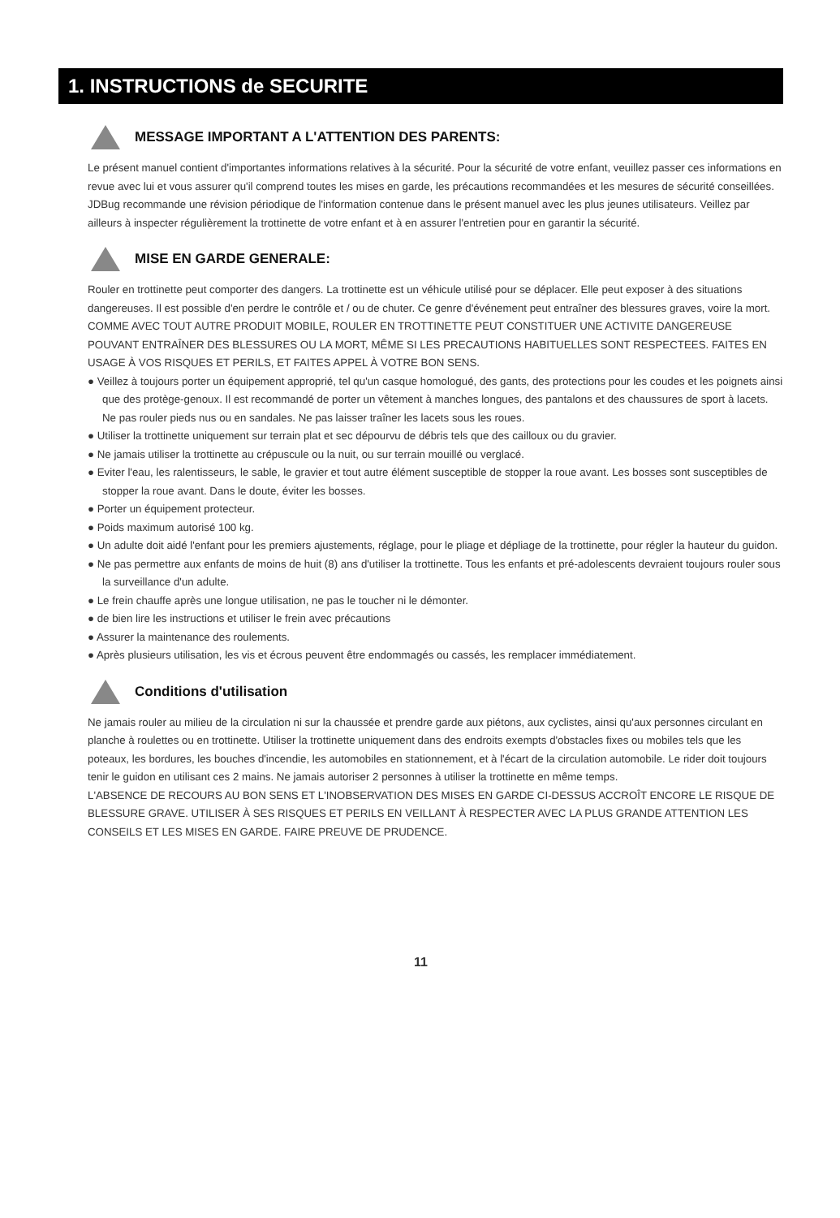1. INSTRUCTIONS de SECURITE
MESSAGE IMPORTANT A L'ATTENTION DES PARENTS:
Le présent manuel contient d'importantes informations relatives à la sécurité. Pour la sécurité de votre enfant, veuillez passer ces informations en revue avec lui et vous assurer qu'il comprend toutes les mises en garde, les précautions recommandées et les mesures de sécurité conseillées. JDBug recommande une révision périodique de l'information contenue dans le présent manuel avec les plus jeunes utilisateurs. Veillez par ailleurs à inspecter régulièrement la trottinette de votre enfant et à en assurer l'entretien pour en garantir la sécurité.
MISE EN GARDE GENERALE:
Rouler en trottinette peut comporter des dangers. La trottinette est un véhicule utilisé pour se déplacer. Elle peut exposer à des situations dangereuses. Il est possible d'en perdre le contrôle et / ou de chuter. Ce genre d'événement peut entraîner des blessures graves, voire la mort.
COMME AVEC TOUT AUTRE PRODUIT MOBILE, ROULER EN TROTTINETTE PEUT CONSTITUER UNE ACTIVITE DANGEREUSE POUVANT ENTRAÎNER DES BLESSURES OU LA MORT, MÊME SI LES PRECAUTIONS HABITUELLES SONT RESPECTEES. FAITES EN USAGE À VOS RISQUES ET PERILS, ET FAITES APPEL À VOTRE BON SENS.
● Veillez à toujours porter un équipement approprié, tel qu'un casque homologué, des gants, des protections pour les coudes et les poignets ainsi que des protège-genoux. Il est recommandé de porter un vêtement à manches longues, des pantalons et des chaussures de sport à lacets. Ne pas rouler pieds nus ou en sandales. Ne pas laisser traîner les lacets sous les roues.
● Utiliser la trottinette uniquement sur terrain plat et sec dépourvu de débris tels que des cailloux ou du gravier.
● Ne jamais utiliser la trottinette au crépuscule ou la nuit, ou sur terrain mouillé ou verglacé.
● Eviter l'eau, les ralentisseurs, le sable, le gravier et tout autre élément susceptible de stopper la roue avant. Les bosses sont susceptibles de stopper la roue avant. Dans le doute, éviter les bosses.
● Porter un équipement protecteur.
● Poids maximum autorisé 100 kg.
● Un adulte doit aidé l'enfant pour les premiers ajustements, réglage, pour le pliage et dépliage de la trottinette, pour régler la hauteur du guidon.
● Ne pas permettre aux enfants de moins de huit (8) ans d'utiliser la trottinette. Tous les enfants et pré-adolescents devraient toujours rouler sous la surveillance d'un adulte.
● Le frein chauffe après une longue utilisation, ne pas le toucher ni le démonter.
● de bien lire les instructions et utiliser le frein avec précautions
● Assurer la maintenance des roulements.
● Après plusieurs utilisation, les vis et écrous peuvent être endommagés ou cassés, les remplacer immédiatement.
Conditions d'utilisation
Ne jamais rouler au milieu de la circulation ni sur la chaussée et prendre garde aux piétons, aux cyclistes, ainsi qu'aux personnes circulant en planche à roulettes ou en trottinette. Utiliser la trottinette uniquement dans des endroits exempts d'obstacles fixes ou mobiles tels que les poteaux, les bordures, les bouches d'incendie, les automobiles en stationnement, et à l'écart de la circulation automobile. Le rider doit toujours tenir le guidon en utilisant ces 2 mains. Ne jamais autoriser 2 personnes à utiliser la trottinette en même temps.
L'ABSENCE DE RECOURS AU BON SENS ET L'INOBSERVATION DES MISES EN GARDE CI-DESSUS ACCROÎT ENCORE LE RISQUE DE BLESSURE GRAVE. UTILISER À SES RISQUES ET PERILS EN VEILLANT À RESPECTER AVEC LA PLUS GRANDE ATTENTION LES CONSEILS ET LES MISES EN GARDE. FAIRE PREUVE DE PRUDENCE.
11